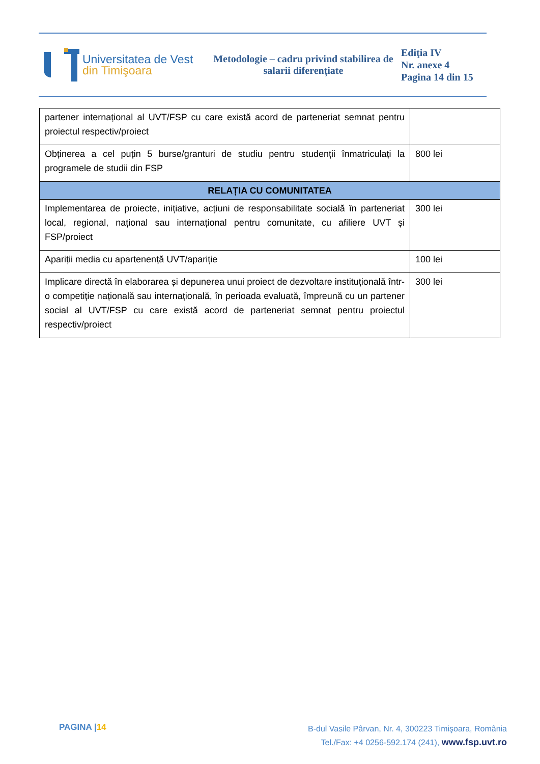Universitatea de Vest
din Timişoara
Metodologie – cadru privind stabilirea de salarii diferențiate
Ediţia IV
Nr. anexe 4
Pagina 14 din 15
| partener internațional al UVT/FSP cu care există acord de parteneriat semnat pentru proiectul respectiv/proiect | |
| Obținerea a cel puțin 5 burse/granturi de studiu pentru studenții înmatriculați la programele de studii din FSP | 800 lei |
| RELAȚIA CU COMUNITATEA | |
| Implementarea de proiecte, inițiative, acțiuni de responsabilitate socială în parteneriat local, regional, național sau internațional pentru comunitate, cu afiliere UVT și FSP/proiect | 300 lei |
| Apariții media cu apartenență UVT/apariție | 100 lei |
| Implicare directă în elaborarea și depunerea unui proiect de dezvoltare instituțională într-o competiție națională sau internațională, în perioada evaluată, împreună cu un partener social al UVT/FSP cu care există acord de parteneriat semnat pentru proiectul respectiv/proiect | 300 lei |
PAGINA |14
B-dul Vasile Pârvan, Nr. 4, 300223 Timişoara, România
Tel./Fax: +4 0256-592.174 (241), www.fsp.uvt.ro